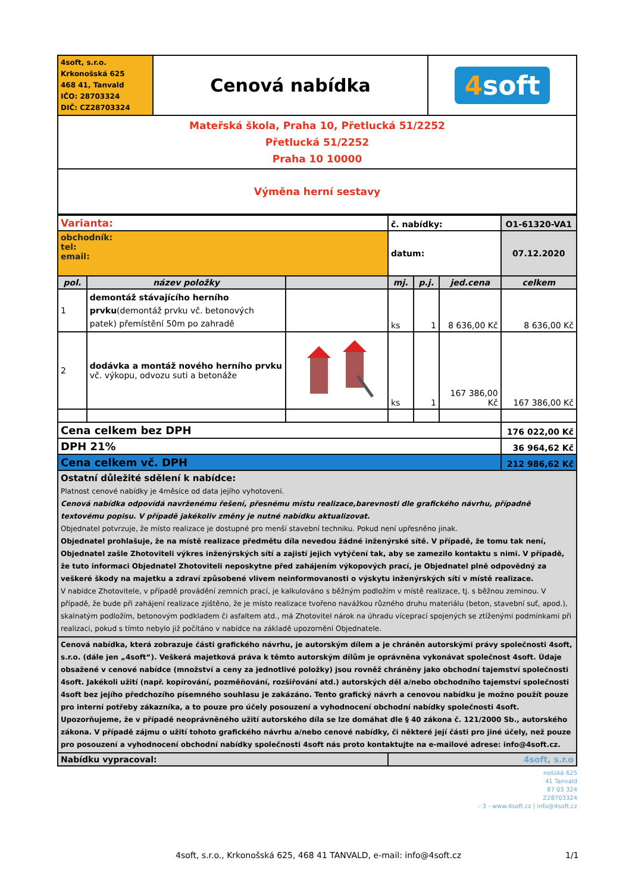| 4soft, s.r.o. Krkonošská 625 468 41, Tanvald IČO: 28703324 DIČ: CZ28703324 | Cenová nabídka | 4 soft |
| Mateřská škola, Praha 10, Přetlucká 51/2252 Přetlucká 51/2252 Praha 10 10000 | | |
| Výměna herní sestavy | | |
| Varianta: | | | č. nabídky: | | | O1-61320-VA1 |
| obchodník: tel: email: | | | datum: | | | 07.12.2020 |
| pol. | název položky | | mj. | p.j. | jed.cena | celkem |
| 1 | demontáž stávajícího herního prvku (demontáž prvku vč. betonových patek) přemístění 50m po zahradě | | ks | 1 | 8 636,00 Kč | 8 636,00 Kč |
| 2 | dodávka a montáž nového herního prvku vč. výkopu, odvozu suti a betonáže | | ks | 1 | 167 386,00 Kč | 167 386,00 Kč |
| Cena celkem bez DPH | | | | | | 176 022,00 Kč |
| DPH 21% | | | | | | 36 964,62 Kč |
| Cena celkem vč. DPH | | | | | | 212 986,62 Kč |
| Ostatní důležité sdělení k nabídce: Platnost cenové nabídky je 4měsíce od data jejího vyhotovení. Cenová nabídka odpovídá navrženému řešení, přesnému místu realizace,barevnosti dle grafického návrhu, případně textovému popisu. V případě jakékoliv změny je nutné nabídku aktualizovat. Objednatel potvrzuje, že místo realizace je dostupné pro menší stavební techniku. Pokud není upřesněno jinak. Objednatel prohlašuje, že na místě realizace předmětu díla nevedou žádné inženýrské sítě. V případě, že tomu tak není, Objednatel zašle Zhotoviteli výkres inženýrských sítí a zajistí jejich vytýčení tak, aby se zamezilo kontaktu s nimi. V případě, že tuto informaci Objednatel Zhotoviteli neposkytne před zahájením výkopových prací, je Objednatel plně odpovědný za veškeré škody na majetku a zdraví způsobené vlivem neinformovanosti o výskytu inženýrských sítí v místě realizace. V nabídce Zhotovitele, v případě provádění zemních prací, je kalkulováno s běžným podložím v místě realizace, tj. s běžnou zeminou. V případě, že bude při zahájení realizace zjištěno, že je místo realizace tvořeno navážkou různého druhu materiálu (beton, stavební suť, apod.), skalnatým podložím, betonovým podkladem či asfaltem atd., má Zhotovitel nárok na úhradu víceprací spojených se ztíženými podmínkami při realizaci, pokud s tímto nebylo již počítáno v nabídce na základě upozornění Objednatele. | | | | | | |
| Cenová nabídka, která zobrazuje části grafického návrhu, je autorským dílem a je chráněn autorskými právy společnosti 4soft, s.r.o. (dále jen „4soft“). Veškerá majetková práva k těmto autorským dílům je oprávněna vykonávat společnost 4soft. Údaje obsažené v cenové nabídce (množství a ceny za jednotlivé položky) jsou rovněž chráněny jako obchodní tajemství společnosti 4soft. Jakékoli užití (např. kopírování, pozměňování, rozšiřování atd.) autorských děl a/nebo obchodního tajemství společnosti 4soft bez jejího předchozího písemného souhlasu je zakázáno. Tento grafický návrh a cenovou nabídku je možno použít pouze pro interní potřeby zákazníka, a to pouze pro účely posouzení a vyhodnocení obchodní nabídky společnosti 4soft. Upozorňujeme, že v případě neoprávněného užití autorského díla se lze domáhat dle § 40 zákona č. 121/2000 Sb., autorského zákona. V případě zájmu o užití tohoto grafického návrhu a/nebo cenové nabídky, či některé její části pro jiné účely, než pouze pro posouzení a vyhodnocení obchodní nabídky společnosti 4soft nás proto kontaktujte na e-mailové adrese: info@4soft.cz. | | | | | | |
| Nabídku vypracoval: | | | 4soft, s.r.o | | | |
nošská 625
41 Tanvald
87 03 324
Z28703324
- 3 - www.4soft.cz | info@4soft.cz
4soft, s.r.o., Krkonošská 625, 468 41 TANVALD, e-mail: info@4soft.cz
1/1